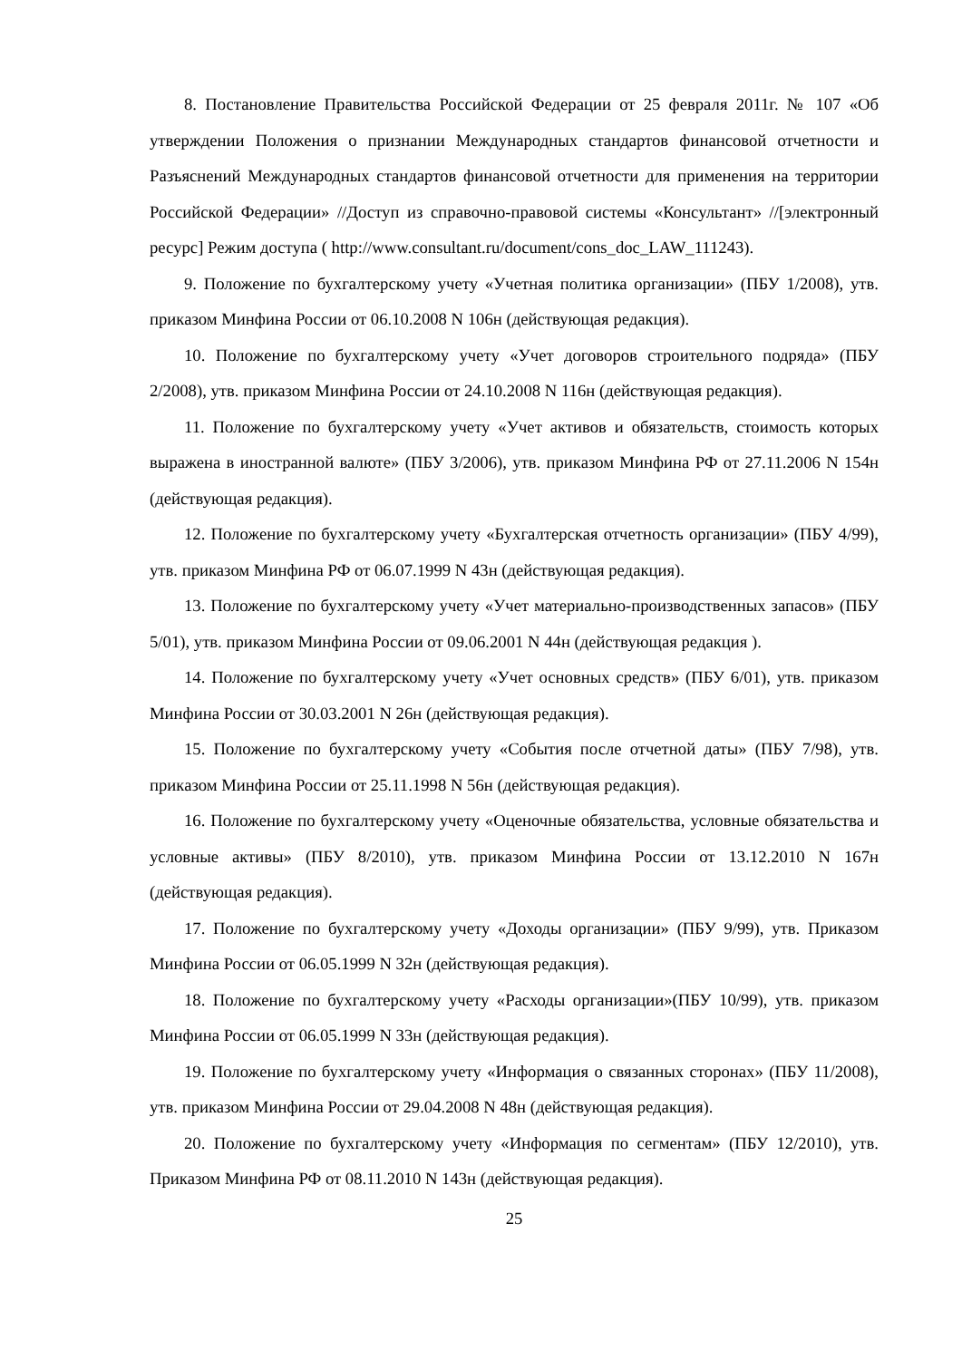8. Постановление Правительства Российской Федерации от 25 февраля 2011г. № 107 «Об утверждении Положения о признании Международных стандартов финансовой отчетности и Разъяснений Международных стандартов финансовой отчетности для применения на территории Российской Федерации» //Доступ из справочно-правовой системы «Консультант» //[электронный ресурс] Режим доступа ( http://www.consultant.ru/document/cons_doc_LAW_111243).
9. Положение по бухгалтерскому учету «Учетная политика организации» (ПБУ 1/2008), утв. приказом Минфина России от 06.10.2008 N 106н (действующая редакция).
10. Положение по бухгалтерскому учету «Учет договоров строительного подряда» (ПБУ 2/2008), утв. приказом Минфина России от 24.10.2008 N 116н (действующая редакция).
11. Положение по бухгалтерскому учету «Учет активов и обязательств, стоимость которых выражена в иностранной валюте» (ПБУ 3/2006), утв. приказом Минфина РФ от 27.11.2006 N 154н (действующая редакция).
12. Положение по бухгалтерскому учету «Бухгалтерская отчетность организации» (ПБУ 4/99), утв. приказом Минфина РФ от 06.07.1999 N 43н (действующая редакция).
13. Положение по бухгалтерскому учету «Учет материально-производственных запасов» (ПБУ 5/01), утв. приказом Минфина России от 09.06.2001 N 44н (действующая редакция ).
14. Положение по бухгалтерскому учету «Учет основных средств» (ПБУ 6/01), утв. приказом Минфина России от 30.03.2001 N 26н (действующая редакция).
15. Положение по бухгалтерскому учету «События после отчетной даты» (ПБУ 7/98), утв. приказом Минфина России от 25.11.1998 N 56н (действующая редакция).
16. Положение по бухгалтерскому учету «Оценочные обязательства, условные обязательства и условные активы» (ПБУ 8/2010), утв. приказом Минфина России от 13.12.2010 N 167н (действующая редакция).
17. Положение по бухгалтерскому учету «Доходы организации» (ПБУ 9/99), утв. Приказом Минфина России от 06.05.1999 N 32н (действующая редакция).
18. Положение по бухгалтерскому учету «Расходы организации»(ПБУ 10/99), утв. приказом Минфина России от 06.05.1999 N 33н (действующая редакция).
19. Положение по бухгалтерскому учету «Информация о связанных сторонах» (ПБУ 11/2008), утв. приказом Минфина России от 29.04.2008 N 48н (действующая редакция).
20. Положение по бухгалтерскому учету «Информация по сегментам» (ПБУ 12/2010), утв. Приказом Минфина РФ от 08.11.2010 N 143н (действующая редакция).
25